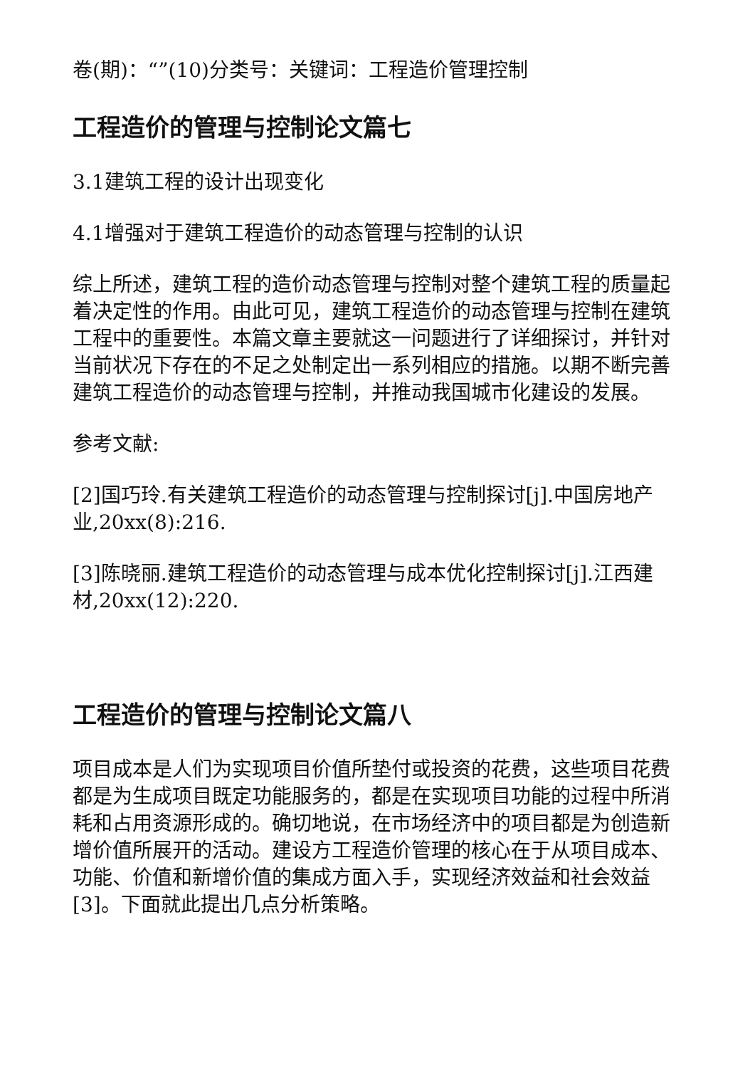卷(期)：“”(10)分类号：关键词：工程造价管理控制
工程造价的管理与控制论文篇七
3.1建筑工程的设计出现变化
4.1增强对于建筑工程造价的动态管理与控制的认识
综上所述，建筑工程的造价动态管理与控制对整个建筑工程的质量起着决定性的作用。由此可见，建筑工程造价的动态管理与控制在建筑工程中的重要性。本篇文章主要就这一问题进行了详细探讨，并针对当前状况下存在的不足之处制定出一系列相应的措施。以期不断完善建筑工程造价的动态管理与控制，并推动我国城市化建设的发展。
参考文献:
[2]国巧玲.有关建筑工程造价的动态管理与控制探讨[j].中国房地产业,20xx(8):216.
[3]陈晓丽.建筑工程造价的动态管理与成本优化控制探讨[j].江西建材,20xx(12):220.
工程造价的管理与控制论文篇八
项目成本是人们为实现项目价值所垫付或投资的花费，这些项目花费都是为生成项目既定功能服务的，都是在实现项目功能的过程中所消耗和占用资源形成的。确切地说，在市场经济中的项目都是为创造新增价值所展开的活动。建设方工程造价管理的核心在于从项目成本、功能、价值和新增价值的集成方面入手，实现经济效益和社会效益[3]。下面就此提出几点分析策略。